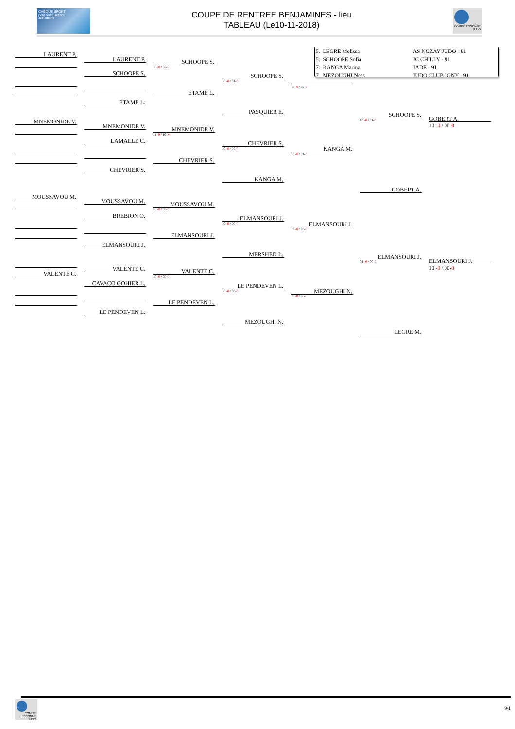CHÈQUE SPORT
pour votre licence
40€ offerts
COUPE DE RENTREE BENJAMINES - lieu
TABLEAU (Le10-11-2018)
COMITÉ ESSONNE JUDO
LAURENT P.
MNEMONIDE V.
MOUSSAVOU M.
VALENTE C.
LAURENT P.
SCHOOPE S.
ETAME L.
MNEMONIDE V.
LAMALLE C.
CHEVRIER S.
MOUSSAVOU M.
BREBION O.
ELMANSOURI J.
VALENTE C.
CAVACO GOHIER L.
LE PENDEVEN L.
SCHOOPE S.
10 -0 / 00-0
ETAME L.
MNEMONIDE V.
11 -0 / 10-M
CHEVRIER S.
MOUSSAVOU M.
10 -0 / 00-0
ELMANSOURI J.
VALENTE C.
10 -0 / 00-0
LE PENDEVEN L.
SCHOOPE S.
10 -0 / 01-0
PASQUIER E.
CHEVRIER S.
10 -0 / 00-0
KANGA M.
ELMANSOURI J.
10 -0 / 00-0
MERSHED L.
LE PENDEVEN L.
10 -0 / 00-0
MEZOUGHI N.
5. LEGRE Melissa AS NOZAY JUDO - 91
5. SCHOOPE Sofia JC CHILLY - 91
7. KANGA Marina JADE - 91
7. MEZOUGHI Ness JUDO CLUB IGNY - 91
10 -0 / 00-0
KANGA M.
10 -0 / 01-0
ELMANSOURI J.
10 -0 / 00-0
MEZOUGHI N.
10 -0 / 00-0
SCHOOPE S.
10 -0 / 01-0
GOBERT A.
ELMANSOURI J.
01 -0 / 00-0
LEGRE M.
GOBERT A.
10 -0 / 00-0
ELMANSOURI J.
10 -0 / 00-0
COMITÉ ESSONNE JUDO
9/1